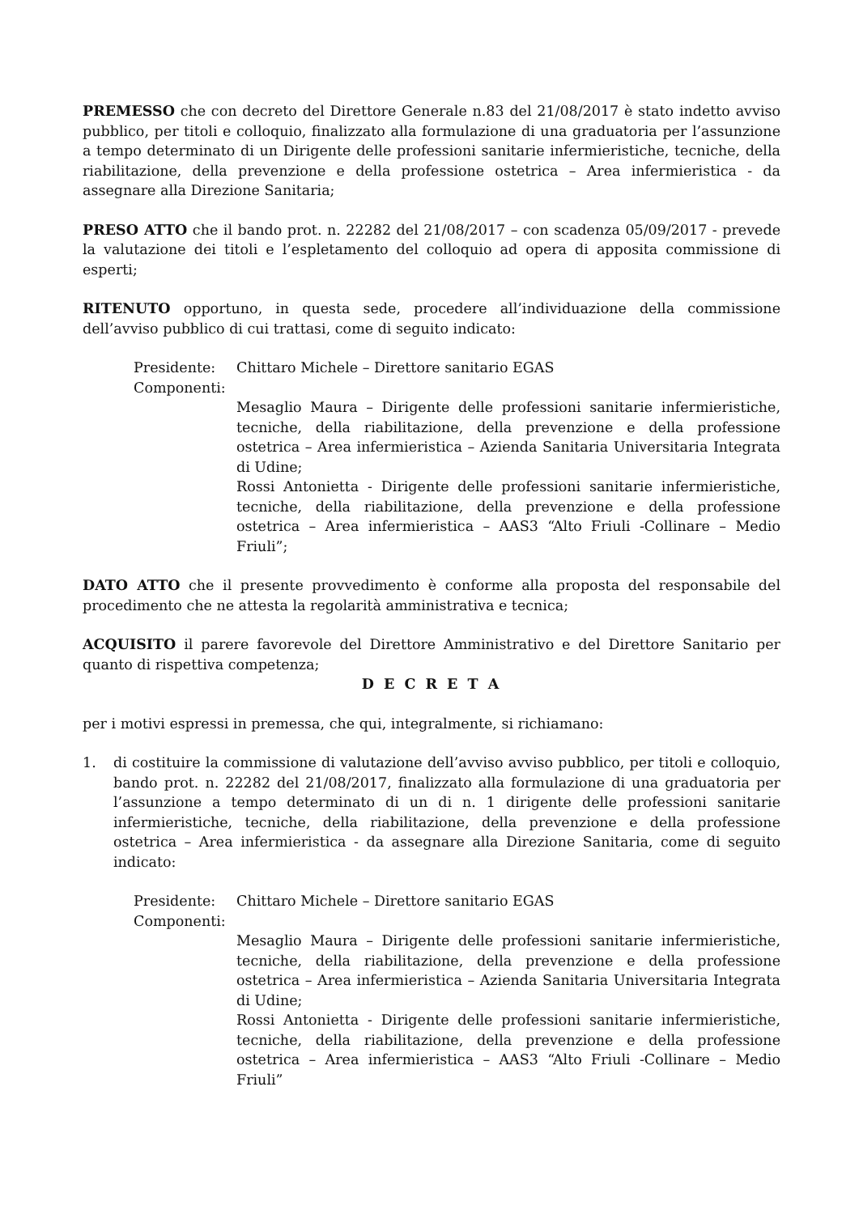PREMESSO che con decreto del Direttore Generale n.83 del 21/08/2017 è stato indetto avviso pubblico, per titoli e colloquio, finalizzato alla formulazione di una graduatoria per l’assunzione a tempo determinato di un Dirigente delle professioni sanitarie infermieristiche, tecniche, della riabilitazione, della prevenzione e della professione ostetrica – Area infermieristica - da assegnare alla Direzione Sanitaria;
PRESO ATTO che il bando prot. n. 22282 del 21/08/2017 – con scadenza 05/09/2017 - prevede la valutazione dei titoli e l’espletamento del colloquio ad opera di apposita commissione di esperti;
RITENUTO opportuno, in questa sede, procedere all’individuazione della commissione dell’avviso pubblico di cui trattasi, come di seguito indicato:
Presidente: Chittaro Michele – Direttore sanitario EGAS
Componenti:
Mesaglio Maura – Dirigente delle professioni sanitarie infermieristiche, tecniche, della riabilitazione, della prevenzione e della professione ostetrica – Area infermieristica – Azienda Sanitaria Universitaria Integrata di Udine;
Rossi Antonietta - Dirigente delle professioni sanitarie infermieristiche, tecniche, della riabilitazione, della prevenzione e della professione ostetrica – Area infermieristica – AAS3 “Alto Friuli -Collinare – Medio Friuli”;
DATO ATTO che il presente provvedimento è conforme alla proposta del responsabile del procedimento che ne attesta la regolarità amministrativa e tecnica;
ACQUISITO il parere favorevole del Direttore Amministrativo e del Direttore Sanitario per quanto di rispettiva competenza;
D E C R E T A
per i motivi espressi in premessa, che qui, integralmente, si richiamano:
1. di costituire la commissione di valutazione dell’avviso avviso pubblico, per titoli e colloquio, bando prot. n. 22282 del 21/08/2017, finalizzato alla formulazione di una graduatoria per l’assunzione a tempo determinato di un di n. 1 dirigente delle professioni sanitarie infermieristiche, tecniche, della riabilitazione, della prevenzione e della professione ostetrica – Area infermieristica - da assegnare alla Direzione Sanitaria, come di seguito indicato:
Presidente: Chittaro Michele – Direttore sanitario EGAS
Componenti:
Mesaglio Maura – Dirigente delle professioni sanitarie infermieristiche, tecniche, della riabilitazione, della prevenzione e della professione ostetrica – Area infermieristica – Azienda Sanitaria Universitaria Integrata di Udine;
Rossi Antonietta - Dirigente delle professioni sanitarie infermieristiche, tecniche, della riabilitazione, della prevenzione e della professione ostetrica – Area infermieristica – AAS3 “Alto Friuli -Collinare – Medio Friuli”